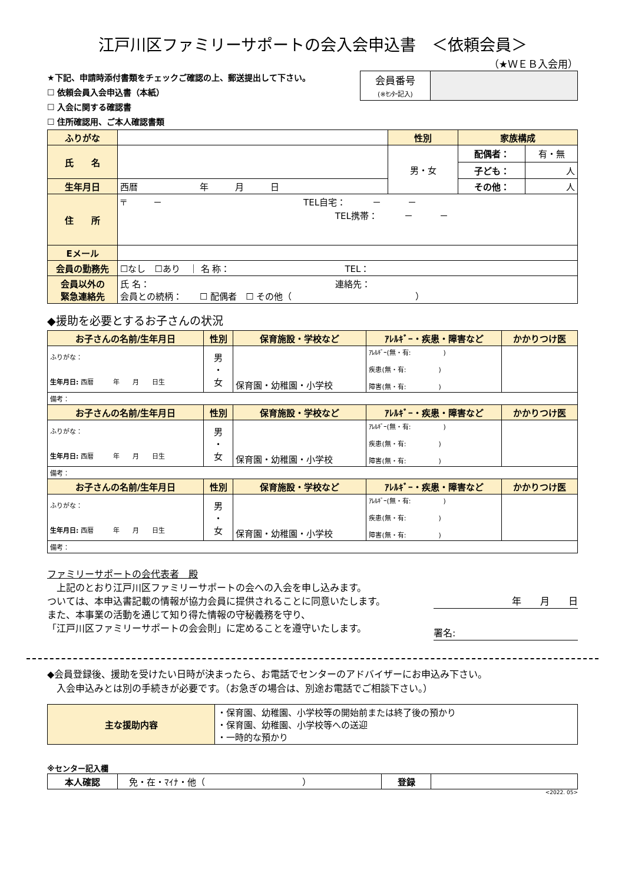江戸川区ファミリーサポートの会入会申込書　＜依頼会員＞
（★ＷＥＢ入会用）
★下記、申請時添付書類をチェックご確認の上、郵送提出して下さい。
☐ 依頼会員入会申込書（本紙）
☐ 入会に関する確認書
☐ 住所確認用、ご本人確認書類
| 会員番号 (※ｾﾝﾀｰ記入) | |
| ふりがな | | 性別 | 家族構成 | |
| 氏 名 | | 男・女 | 配偶者： | 有・無 |
| | | | 子ども： | 人 |
| 生年月日 | 西暦 年 月 日 | | その他： | 人 |
| 住 所 | 〒 － TEL自宅： － － TEL携帯： － － | | | |
| Eメール | | | | |
| 会員の勤務先 | ☐なし ☐あり ｜ 名 称： TEL： | | | |
| 会員以外の 緊急連絡先 | 氏 名： 連絡先： 会員との続柄： ☐ 配偶者 ☐ その他（ ） | | | |
◆援助を必要とするお子さんの状況
| お子さんの名前/生年月日 | 性別 | 保育施設・学校など | ｱﾚﾙｷﾞｰ・疾患・障害など | かかりつけ医 |
| ふりがな： 生年月日: 西暦 年 月 日生 | 男 ・ 女 | 保育園・幼稚園・小学校 | ｱﾚﾙｷﾞｰ(無・有: ) 疾患(無・有: ) 障害(無・有: ) | |
| 備考： | | | | |
| お子さんの名前/生年月日 | 性別 | 保育施設・学校など | ｱﾚﾙｷﾞｰ・疾患・障害など | かかりつけ医 |
| ふりがな： 生年月日: 西暦 年 月 日生 | 男 ・ 女 | 保育園・幼稚園・小学校 | ｱﾚﾙｷﾞｰ(無・有: ) 疾患(無・有: ) 障害(無・有: ) | |
| 備考： | | | | |
| お子さんの名前/生年月日 | 性別 | 保育施設・学校など | ｱﾚﾙｷﾞｰ・疾患・障害など | かかりつけ医 |
| ふりがな： 生年月日: 西暦 年 月 日生 | 男 ・ 女 | 保育園・幼稚園・小学校 | ｱﾚﾙｷﾞｰ(無・有: ) 疾患(無・有: ) 障害(無・有: ) | |
| 備考： | | | | |
ファミリーサポートの会代表者　殿
　上記のとおり江戸川区ファミリーサポートの会への入会を申し込みます。
ついては、本申込書記載の情報が協力会員に提供されることに同意いたします。
また、本事業の活動を通じて知り得た情報の守秘義務を守り、
「江戸川区ファミリーサポートの会会則」に定めることを遵守いたします。
年　　月　　日
署名:
◆会員登録後、援助を受けたい日時が決まったら、お電話でセンターのアドバイザーにお申込み下さい。
　入会申込みとは別の手続きが必要です。（お急ぎの場合は、別途お電話でご相談下さい。）
| 主な援助内容 | ・保育園、幼稚園、小学校等の開始前または終了後の預かり ・保育園、幼稚園、小学校等への送迎 ・一時的な預かり |
※センター記入欄
| 本人確認 | 免・在・ﾏｲﾅ・他（ ） | 登録 | |
<2022. 05>